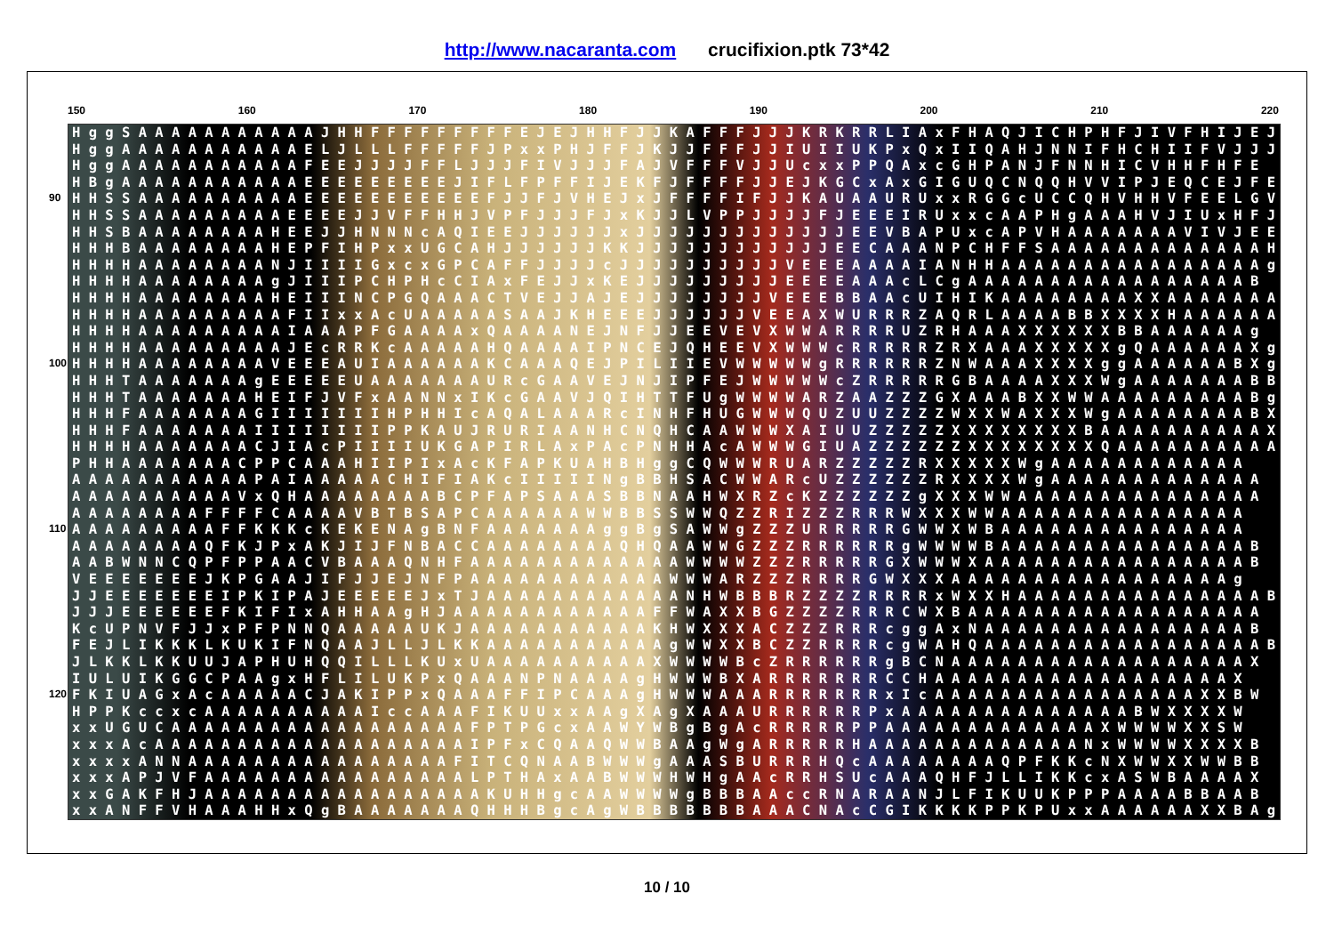http://www.nacaranta.com crucifixion.ptk 73*42
150 160 170 180 190 200 210 220
90
100
110
120
HggSAAAAAAAAAAAJHHFFFFFFFFFEJEJHHFJJKAFFFJJJKRKRRLIAxFHAQJICHPHFJIVFHIJEJV
HggAAAAAAAAAAAELJLLLFFFFFJPxxPHJFFJKJJFFFJJIUIIUKPxQxIIQAHJNNIFHCHIIFVJJJ
HggAAAAAAAAAAAFEEJJJJFFLJJJFIVJJJFAJVFFFVJJUcxxPPQAxcGHPANJFNNHICVHHFHFE
HBgAAAAAAAAAAAEEEEEEEEEJIFLFPFFIJEKFJFFFFJJEJKGCxAxGIGUQCNQQHVVIPJEQCEJFE
HHSSAAAAAAAAAAEEEEEEEEEEEFJJFJVHEJxJFFFFIFJJKAUAAURUxxRGGcUCCQHVHHVFEELGV
HHSSAAAAAAAAAEEEEJJVFFHHJVPFJJJFJxKJJLVPPJJJJFJEEEIRUxxcAAPHgAAAHVJIUxHFJ
HHSBAAAAAAAAHEEJJHNNNcAQIEEJJJJJJxJJJJJJJJJJJJJEEVBAPUxcAPVHAAAAAAAVIVJEEJ
HHHBAAAAAAAAHEPFIHPxxUGCAHJJJJJJKKJJJJJJJJJJJJEECAAANPCHFFSAAAAAAAAAAAAAH
HHHHAAAAAAAANJIIIIGxcxGPCAFFJJJJcJJJJJJJJJJVEEEAAAAIANHHAAAAAAAAAAAAAAAAg
HHHHAAAAAAAAgJIIIPCHPHcCIAxFEJJxKEJJJJJJJJJEEEEAAAcLCgAAAAAAAAAAAAAAAAAB
HHHHAAAAAAAAHEIIINCPGQAAACTVEJJAJEJJJJJJJJVEEEBBAAcUIHIKAAAAAAAAXXAAAAAAAAB
HHHHAAAAAAAAAFIIxxAcUAAAAASAAJKHEEEJJJJJJVEEAXWURRRZAQRLAAAABBXXXXHAAAAAAX
HHHHAAAAAAAAAIAAAPFGAAAAxQAAAANEJNFJJEEVEVXWWARRRRUZRHAAAXXXXXXBBAAAAAAg
HHHHAAAAAAAAAJEcRRKcAAAAAHQAAAAIPNCEJQHEEVXWWWcRRRRRZRXAAAXXXXXgQAAAAAAXg
HHHHAAAAAAAAVEEEAUIAAAAAAKCAAAQEJPILIIEVWWWWWgRRRRRRZNWAAAXXXXggAAAAAABXg
HHHTAAAAAAAgEEEEEUAAAAAAAURcGAAVEJNJIPFEJWWWWWcZRRRRRGBAAAAXXXWgAAAAAAABBB
HHHTAAAAAAAHEIFJVFxAANNxIKcGAAVJQIHTTFUgWWWWARZAAZZZGXAAABXXWWAAAAAAAAABg
HHHFAAAAAAAGIIIIIIIHPHHIcAQALAAARcINHFHUGWWWQUZUUZZZZWXXWAXXXWgAAAAAAAABX
HHHFAAAAAAAIIIIIIIIPPKAUJRURIAANHCNQHCAAWWWXAIUUZZZZZXXXXXXXXBAAAAAAAAAAX
HHHHAAAAAAACJIAcPIIIIUKGAPIRLAxPAcPNHHAcAWWWGIUAZZZZZZXXXXXXXXQAAAAAAAAAAB
PHHAAAAAAACPPCAAAHIIPIxAcKFAPKUAHBHggCQWWWRUARZZZZZRXXXXXWgAAAAAAAAAAAA
AAAAAAAAAAAPAIAAAAACHIFIAKcIIIIINgBBHSACWWARcUZZZZZZRXXXXWgAAAAAAAAAAAAA
AAAAAAAAAAVxQHAAAAAAAABCPFAPSAAASBBNAAHWXRZcKZZZZZZgXXXWWAAAAAAAAAAAAAAA
AAAAAAAAFFFFCAAAAVBTBSAPCAAAAAAWWBBSSWWQZZRIZZZRRRWXXXWWAAAAAAAAAAAAAAA
AAAAAAAAAFFKKKcKEKENAgBNFAAAAAAAggBgSAWWgZZZURRRRRGWWXWBAAAAAAAAAAAAAAA
AAAAAAAAQFKJPxAKJIJFNBACCAAAAAAAAQHQAAWWGZZZRRRRRRgWWWWBAAAAAAAAAAAAAAAB
AABWNNCQPFPPAACVBAAAQNHFAAAAAAAAAAAAAWWWWZZZRRRRRGXWWWXAAAAAAAAAAAAAAAAB
VEEEEEEEJKPGAAJIFJJEJNFPAAAAAAAAAAAAWWWARZZZRRRRGWXXXAAAAAAAAAAAAAAAAAg
JJEEEEEEEIPKIPAJEEEEEJxTJAAAAAAAAAAAANHWBBBRZZZZRRRRxWXXHAAAAAAAAAAAAAAAB
JJJEEEEEEFKIFIxAHHAAgHJAAAAAAAAAAAAFFWAXXBGZZZZRRRCWXBAAAAAAAAAAAAAAAAAA
KcUPNVFJJxPFPNNQAAAAAUKJAAAAAAAAAAAKHWXXXACZZZRRRcggAxNAAAAAAAAAAAAAAAAB
FEJLIKKKLKUKIFNQAAJLLJLKKAAAAAAAAAAAgWWXXBCZZRRRRcgWAHQAAAAAAAAAAAAAAAAAB
JLKKLKKUUJAPHUHQQILLLKUxUAAAAAAAAAAXWWWWBcZRRRRRRgBCNAAAAAAAAAAAAAAAAAAX
IULUIKGGCPAAgxHFLILUKPxQAAANPNAAAAgHWWWBXARRRRRRRCCHAAAAAAAAAAAAAAAAAAX
FKIUAGxAcAAAAACJAKIPPxQAAAFFIPCAAAgHWWWAAARRRRRRRxIcAAAAAAAAAAAAAAAAXXBW
HPPKccxcAAAAAAAAAAIccAAAFIKUUxxAAgXAgXAAAURRRRRRPxAAAAAAAAAAAAAABWXXXXW
xxUGUCAAAAAAAAAAAAAAAAAAFPTPGcxAAWYWBgBgAcRRRRRPPAAAAAAAAAAAAAXWWWWXXSW
xxxAcAAAAAAAAAAAAAAAAAAAIPFxCQAAQWWBAAgWgARRRRRHAAAAAAAAAAAAANxWWWWXXXXB
xxxxANNAAAAAAAAAAAAAAAAFITCQNAABWWWgAAASBURRRHQcAAAAAAAAQPFKKcNXWWXXWWBB
xxxAPJVFAAAAAAAAAAAAAAAALPTHAxAABWWWHWHgAAcRRHSUcAAAQHFJLLIKKcxASWBAAAAX
xxGAKFHJAAAAAAAAAAAAAAAAAKUHHgcAAWWWWgBBBAAccRNARAANJLFIKUUKPPPAAAABBAAB
xxANFFVHAAAHHxQgBAAAAAAAQHHHBgcAgWBBBBBBBAAACNAcCGIKKKKPPKPUxxAAAAAAXXBAg
10 / 10